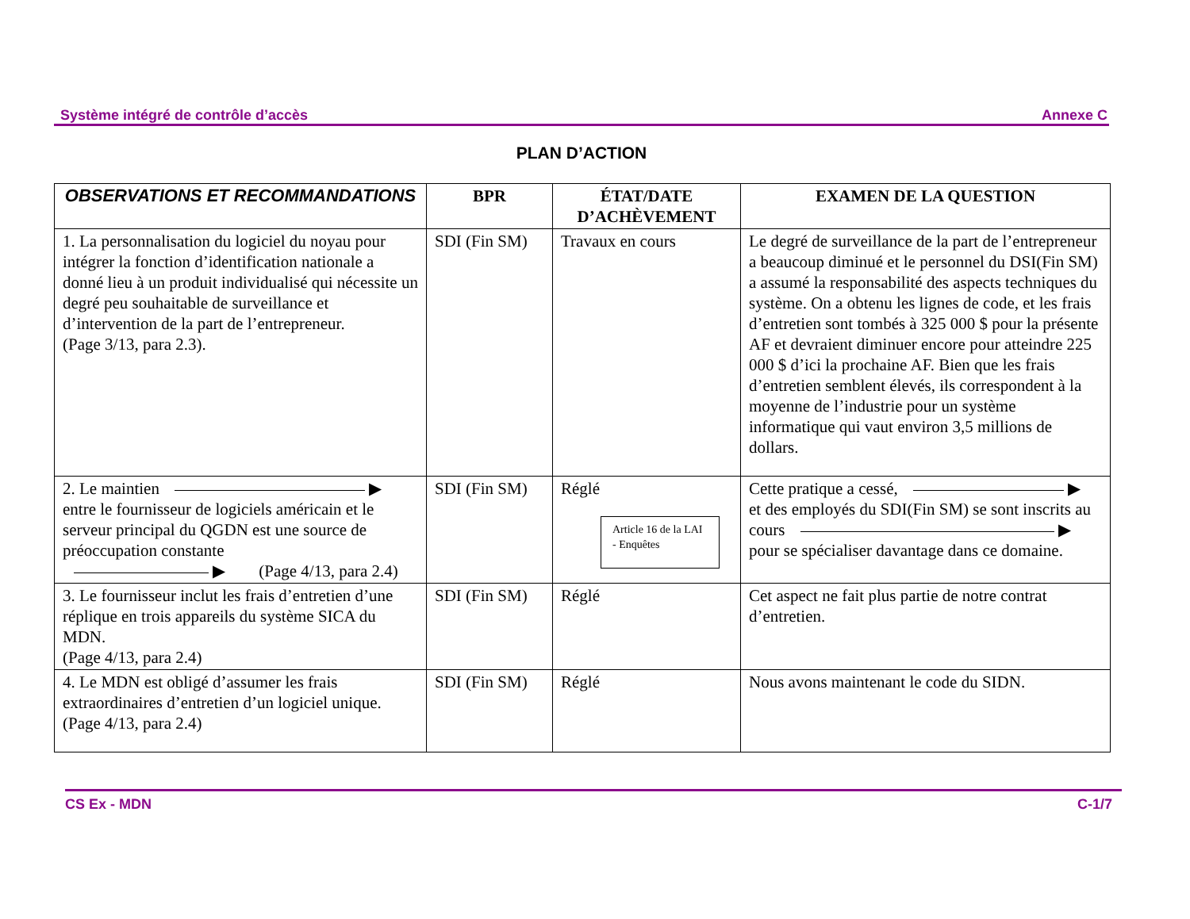Système intégré de contrôle d’accès Annexe C
PLAN D’ACTION
| OBSERVATIONS ET RECOMMANDATIONS | BPR | ÉTAT/DATE D’ACHÈVEMENT | EXAMEN DE LA QUESTION |
| --- | --- | --- | --- |
| 1. La personnalisation du logiciel du noyau pour intégrer la fonction d’identification nationale a donné lieu à un produit individualisé qui nécessite un degré peu souhaitable de surveillance et d’intervention de la part de l’entrepreneur. (Page 3/13, para 2.3). | SDI (Fin SM) | Travaux en cours | Le degré de surveillance de la part de l’entrepreneur a beaucoup diminué et le personnel du DSI(Fin SM) a assumé la responsabilité des aspects techniques du système. On a obtenu les lignes de code, et les frais d’entretien sont tombés à 325 000 $ pour la présente AF et devraient diminuer encore pour atteindre 225 000 $ d’ici la prochaine AF. Bien que les frais d’entretien semblent élevés, ils correspondent à la moyenne de l’industrie pour un système informatique qui vaut environ 3,5 millions de dollars. |
| 2. Le maintien ▶ entre le fournisseur de logiciels américain et le serveur principal du QGDN est une source de préoccupation constante ▶ (Page 4/13, para 2.4) | SDI (Fin SM) | Réglé Article 16 de la LAI - Enquêtes | Cette pratique a cessé, ▶ et des employés du SDI(Fin SM) se sont inscrits au cours ▶ pour se spécialiser davantage dans ce domaine. |
| 3. Le fournisseur inclut les frais d’entretien d’une réplique en trois appareils du système SICA du MDN. (Page 4/13, para 2.4) | SDI (Fin SM) | Réglé | Cet aspect ne fait plus partie de notre contrat d’entretien. |
| 4. Le MDN est obligé d’assumer les frais extraordinaires d’entretien d’un logiciel unique. (Page 4/13, para 2.4) | SDI (Fin SM) | Réglé | Nous avons maintenant le code du SIDN. |
CS Ex - MDN C-1/7